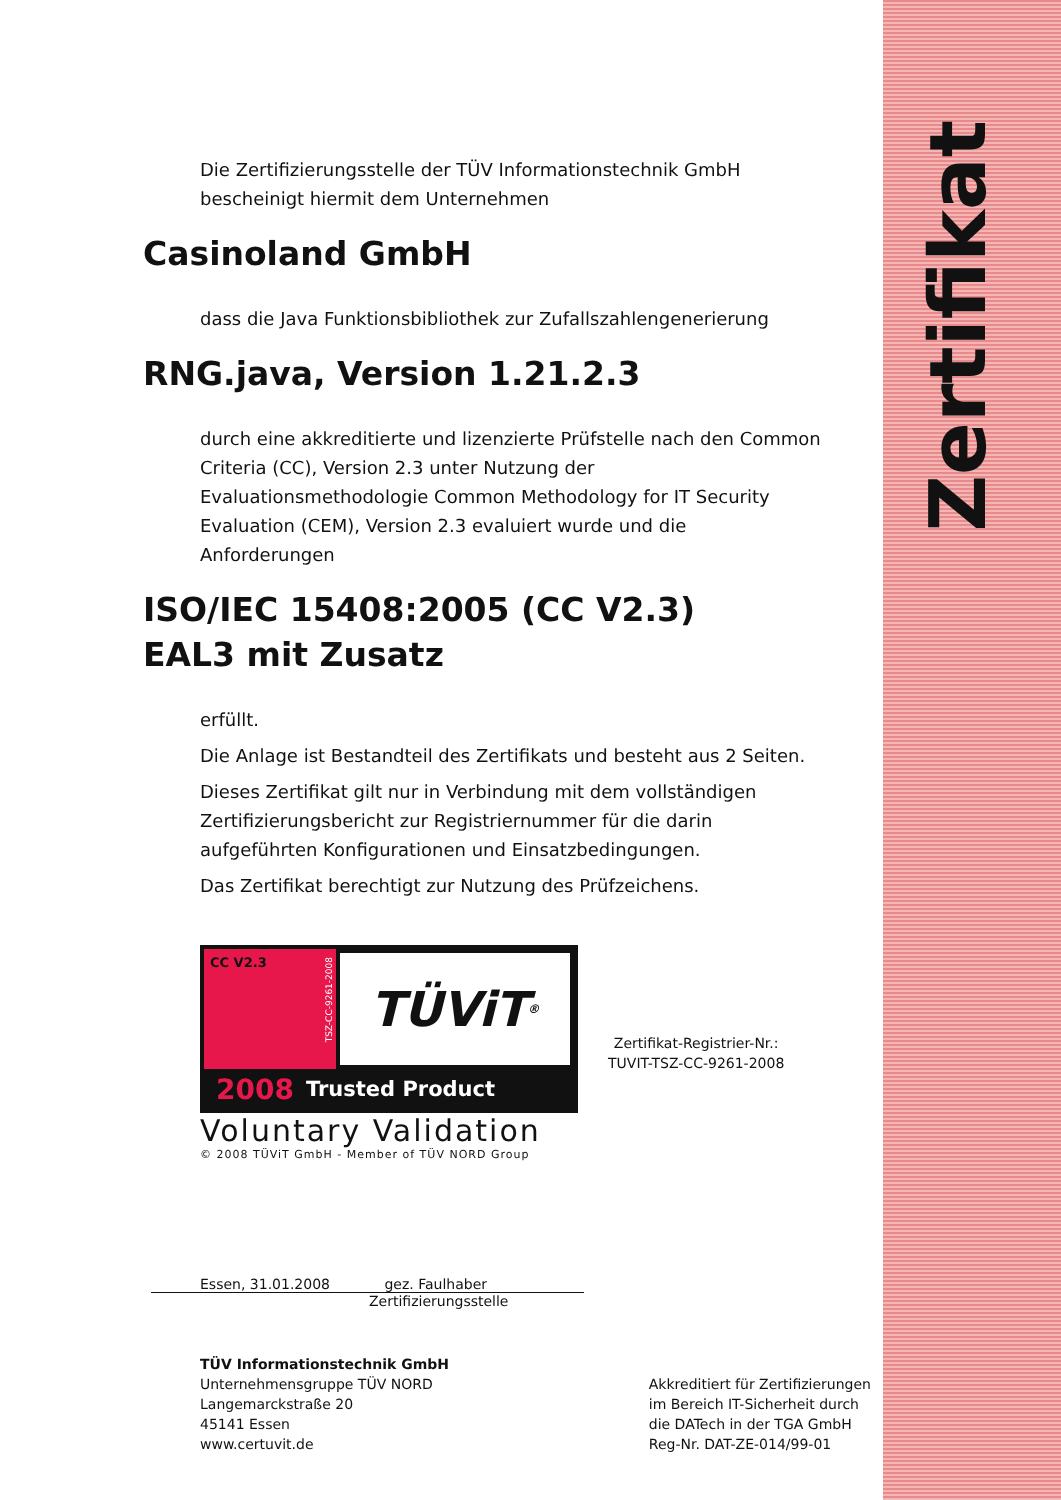Zertifikat
Die Zertifizierungsstelle der TÜV Informationstechnik GmbH
bescheinigt hiermit dem Unternehmen
Casinoland GmbH
dass die Java Funktionsbibliothek zur Zufallszahlengenerierung
RNG.java, Version 1.21.2.3
durch eine akkreditierte und lizenzierte Prüfstelle nach den Common Criteria (CC), Version 2.3 unter Nutzung der Evaluationsmethodologie Common Methodology for IT Security Evaluation (CEM), Version 2.3 evaluiert wurde und die Anforderungen
ISO/IEC 15408:2005 (CC V2.3)
EAL3 mit Zusatz
erfüllt.
Die Anlage ist Bestandteil des Zertifikats und besteht aus 2 Seiten.
Dieses Zertifikat gilt nur in Verbindung mit dem vollständigen Zertifizierungsbericht zur Registriernummer für die darin aufgeführten Konfigurationen und Einsatzbedingungen.
Das Zertifikat berechtigt zur Nutzung des Prüfzeichens.
CC V2.3
TSZ-CC-9261-2008
TÜViT<sup>®</sup>
2008 Trusted Product
Voluntary Validation
© 2008 TÜViT GmbH - Member of TÜV NORD Group
Zertifikat-Registrier-Nr.:
TUVIT-TSZ-CC-9261-2008
Essen, 31.01.2008 gez. Faulhaber
Zertifizierungsstelle
TÜV Informationstechnik GmbH
Unternehmensgruppe TÜV NORD
Langemarckstraße 20
45141 Essen
www.certuvit.de
Akkreditiert für Zertifizierungen
im Bereich IT-Sicherheit durch
die DATech in der TGA GmbH
Reg-Nr. DAT-ZE-014/99-01